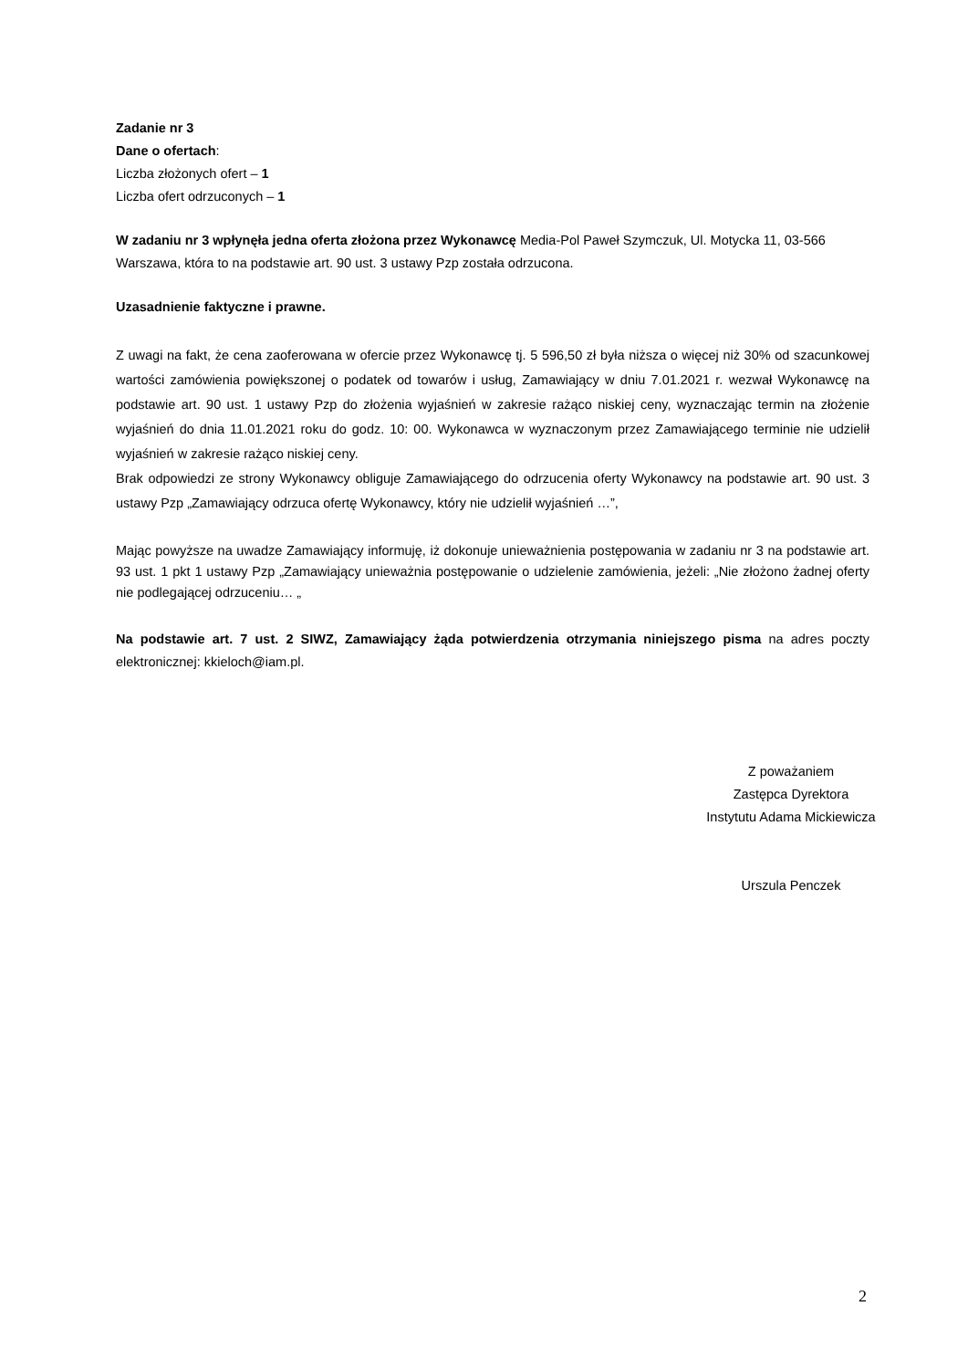Zadanie nr 3
Dane o ofertach:
Liczba złożonych ofert – 1
Liczba ofert odrzuconych – 1
W zadaniu nr 3 wpłynęła jedna oferta złożona przez Wykonawcę Media-Pol Paweł Szymczuk, Ul. Motycka 11, 03-566 Warszawa, która to na podstawie art. 90 ust. 3 ustawy Pzp została odrzucona.
Uzasadnienie faktyczne i prawne.
Z uwagi na fakt, że cena zaoferowana w ofercie przez Wykonawcę tj. 5 596,50 zł była niższa o więcej niż 30% od szacunkowej wartości zamówienia powiększonej o podatek od towarów i usług, Zamawiający w dniu 7.01.2021 r. wezwał Wykonawcę na podstawie art. 90 ust. 1 ustawy Pzp do złożenia wyjaśnień w zakresie rażąco niskiej ceny, wyznaczając termin na złożenie wyjaśnień do dnia 11.01.2021 roku do godz. 10: 00. Wykonawca w wyznaczonym przez Zamawiającego terminie nie udzielił wyjaśnień w zakresie rażąco niskiej ceny.
Brak odpowiedzi ze strony Wykonawcy obliguje Zamawiającego do odrzucenia oferty Wykonawcy na podstawie art. 90 ust. 3 ustawy Pzp „Zamawiający odrzuca ofertę Wykonawcy, który nie udzielił wyjaśnień …”,
Mając powyższe na uwadze Zamawiający informuję, iż dokonuje unieważnienia postępowania w zadaniu nr 3 na podstawie art. 93 ust. 1 pkt 1 ustawy Pzp „Zamawiający unieważnia postępowanie o udzielenie zamówienia, jeżeli: „Nie złożono żadnej oferty nie podlegającej odrzuceniu… „
Na podstawie art. 7 ust. 2 SIWZ, Zamawiający żąda potwierdzenia otrzymania niniejszego pisma na adres poczty elektronicznej: kkieloch@iam.pl.
Z poważaniem
Zastępca Dyrektora
Instytutu Adama Mickiewicza
Urszula Penczek
2